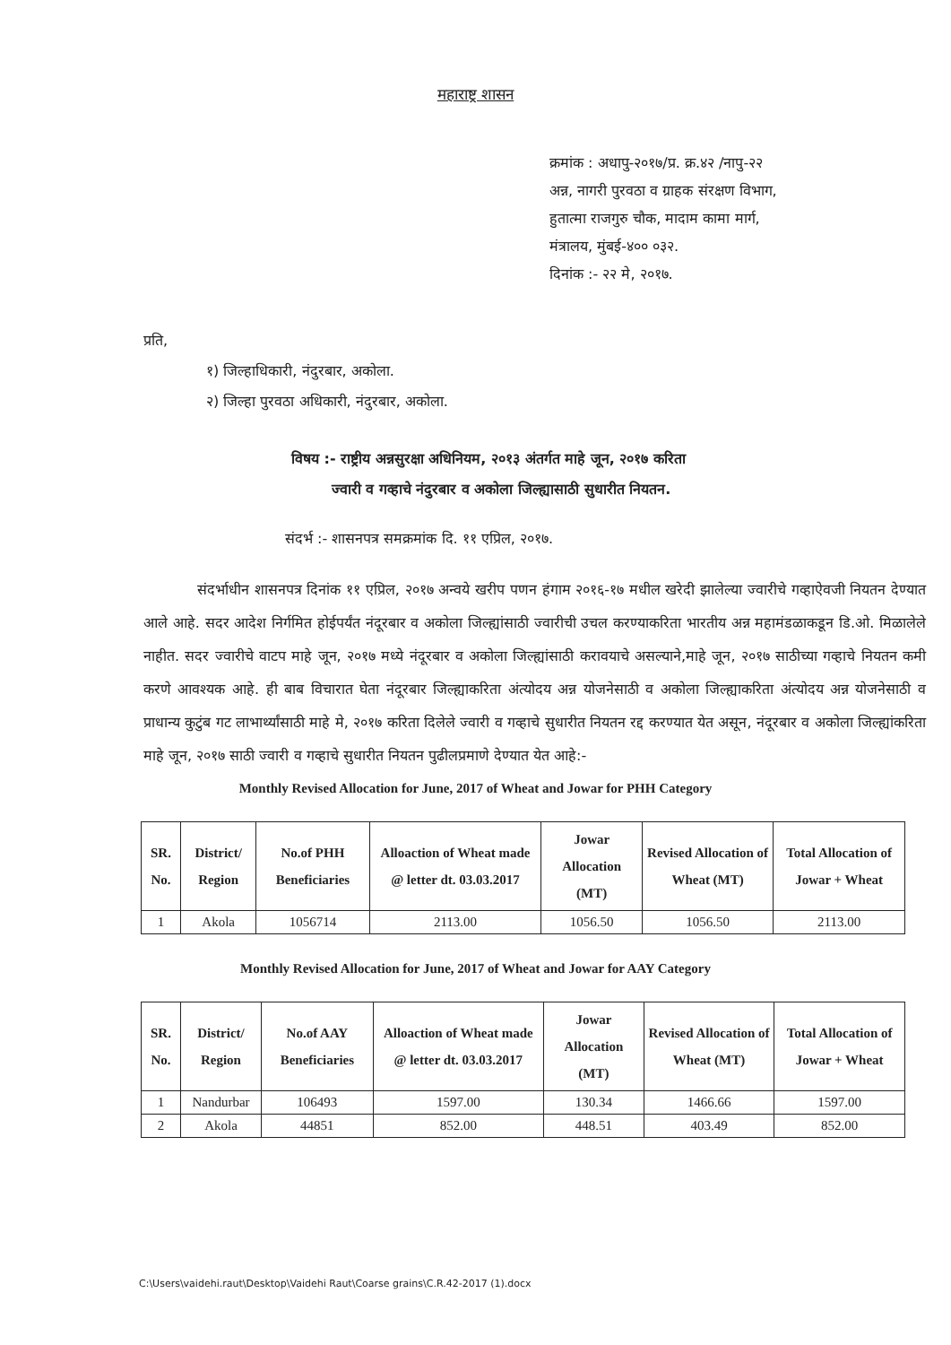महाराष्ट्र शासन
क्रमांक : अधापु-२०१७/प्र. क्र.४२ /नापु-२२
अन्न, नागरी पुरवठा व ग्राहक संरक्षण विभाग,
हुतात्मा राजगुरु चौक, मादाम कामा मार्ग,
मंत्रालय, मुंबई-४०० ०३२.
दिनांक :- २२ मे, २०१७.
प्रति,
१) जिल्हाधिकारी, नंदुरबार, अकोला.
२) जिल्हा पुरवठा अधिकारी, नंदुरबार, अकोला.
विषय :- राष्ट्रीय अन्नसुरक्षा अधिनियम, २०१३ अंतर्गत माहे जून, २०१७ करिता
ज्वारी व गव्हाचे नंदुरबार व अकोला जिल्ह्यासाठी सुधारीत नियतन.
संदर्भ :- शासनपत्र समक्रमांक दि. ११ एप्रिल, २०१७.
संदर्भाधीन शासनपत्र दिनांक ११ एप्रिल, २०१७ अन्वये खरीप पणन हंगाम २०१६-१७ मधील खरेदी झालेल्या ज्वारीचे गव्हाऐवजी नियतन देण्यात आले आहे. सदर आदेश निर्गमित होईपर्यंत नंदूरबार व अकोला जिल्ह्यांसाठी ज्वारीची उचल करण्याकरिता भारतीय अन्न महामंडळाकडून डि.ओ. मिळालेले नाहीत. सदर ज्वारीचे वाटप माहे जून, २०१७ मध्ये नंदूरबार व अकोला जिल्ह्यांसाठी करावयाचे असल्याने,माहे जून, २०१७ साठीच्या गव्हाचे नियतन कमी करणे आवश्यक आहे. ही बाब विचारात घेता नंदूरबार जिल्ह्याकरिता अंत्योदय अन्न योजनेसाठी व अकोला जिल्ह्याकरिता अंत्योदय अन्न योजनेसाठी व प्राधान्य कुटुंब गट लाभार्थ्यांसाठी माहे मे, २०१७ करिता दिलेले ज्वारी व गव्हाचे सुधारीत नियतन रद्द करण्यात येत असून, नंदूरबार व अकोला जिल्ह्यांकरिता माहे जून, २०१७ साठी ज्वारी व गव्हाचे सुधारीत नियतन पुढीलप्रमाणे देण्यात येत आहे:-
Monthly Revised Allocation for June, 2017 of Wheat and Jowar for PHH Category
| SR. No. | District/ Region | No.of PHH Beneficiaries | Alloaction of Wheat made @ letter dt. 03.03.2017 | Jowar Allocation (MT) | Revised Allocation of Wheat (MT) | Total Allocation of Jowar + Wheat |
| --- | --- | --- | --- | --- | --- | --- |
| 1 | Akola | 1056714 | 2113.00 | 1056.50 | 1056.50 | 2113.00 |
Monthly Revised Allocation for June, 2017 of Wheat and Jowar for AAY Category
| SR. No. | District/ Region | No.of AAY Beneficiaries | Alloaction of Wheat made @ letter dt. 03.03.2017 | Jowar Allocation (MT) | Revised Allocation of Wheat (MT) | Total Allocation of Jowar + Wheat |
| --- | --- | --- | --- | --- | --- | --- |
| 1 | Nandurbar | 106493 | 1597.00 | 130.34 | 1466.66 | 1597.00 |
| 2 | Akola | 44851 | 852.00 | 448.51 | 403.49 | 852.00 |
C:\Users\vaidehi.raut\Desktop\Vaidehi Raut\Coarse grains\C.R.42-2017 (1).docx